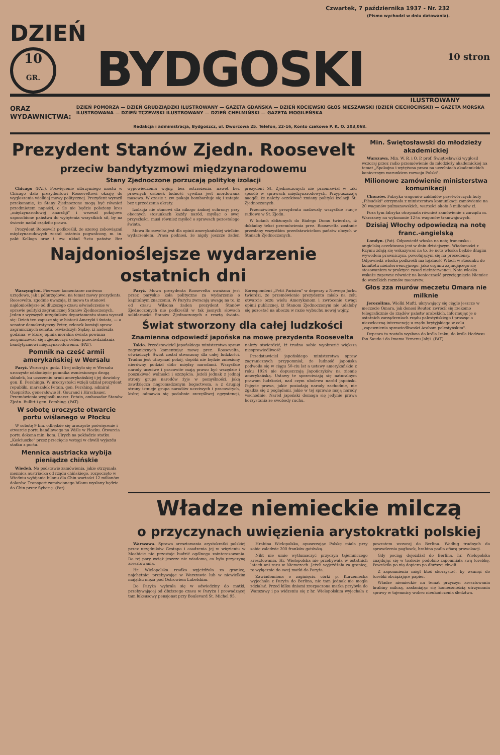Czwartek, 7 października 1937 - Nr. 232
(Pismo wychodzi w dniu datowania).
DZIEŃ
10
GR.
BYDGOSKI
10 stron
ILUSTROWANY
ORAZ WYDAWNICTWA:
DZIEŃ POMORZA — DZIEŃ GRUDZIĄDZKI ILUSTROWANY — GAZETA GDAŃSKA — DZIEŃ KOCIEWSKI GŁOS NIESZAWSKI (DZIEŃ CIECHOCIŃSKI) — GAZETA MORSKA ILUSTROWANA — DZIEŃ TCZEWSKI ILUSTROWANY — DZIEŃ CHEŁMIŃSKI — GAZETA MOGILEŃSKA
Redakcja i administracja, Bydgoszcz, ul. Dworcowa 25. Telefon, 22-16, Konto czekowe P. K. O. 203,068.
Prezydent Stanów Zjedn. Roosevelt
przeciw bandytyzmowi międzynarodowemu
Stany Zjednoczone porzucają politykę izolacji
Chicago (PAT). Poświęcenie olbrzymiego mostu w Chicago dało prezydentowi Rooseveltowi okazję do wygłoszenia wielkiej mowy politycznej. Prezydent wyraził przekonanie, że Stany Zjednoczone mogą być również przedmiotem napaści, o ile nie będzie położony kres „międzynarodowej anarchji" i wezwał pokojowo usposobione państwa do wytężenia wszystkich sił, by na świecie nadal rządziło prawo.
Prezydent Roosevelt podkreślił, że szereg zobowiązań międzynarodowych został ostatnio pogwałcony, m. in. pakt Kelloga oraz t. zw. układ 9-ciu państw. Bez wypowiedzenia wojny, bez ostrzeżenia, nawet bez prawnych osłonek ludność cywilna jest mordowana masowo. W czasie t. zw. pokoju bombarduje się i zatapia bez uprzedzenia okręty.
Izolacja nie stanowi dla nikogo żadnej ochrony; przy obecnych stosunkach każdy naród, myśląc o swej przyszłości, musi również myśleć o sprawach pozostałego świata.
Mowa Roosevelta jest dla opinii amerykańskiej wielkim wydarzeniem. Prasa podnosi, że nigdy jeszcze żaden prezydent St. Zjednoczonych nie przemawiał w taki sposób w sprawach międzynarodowych. Przypuszczają naogół, że należy oczekiwać zmiany polityki izolacji St. Zjednoczonych.
Przemówienie prezydenta nadawały wszystkie stacje radiowe w St. Zjedn.
W kołach zbliżonych do Białego Domu twierdzą, iż dokładny tekst przemówienia prez. Roosevelta zostanie przesłany wszystkim przedstawicielom państw obcych w Stanach Zjednoczonych.
Najdonioślejsze wydarzenie ostatnich dni
Waszyngton. Pierwsze komentarze zarówno urzędowe, jak i półurzędowe, na temat mowy prezydenta Roosevelta, zgodnie uważają, iż mowa ta stanowi najdonioślejsze od dłuższego czasu oświadczenie w sprawie polityki zagranicznej Stanów Zjednoczonych. Jeden z wyższych urzędników departamentu stanu wyraził się: Dzień ten zapisze się w historii Ameryki i świata, — a senator demokratyczny Peter, członek komisji spraw zagranicznych senatu, oświadczył: Sądzę, iż nadeszła godzina, w której opinia moralna świata powinna zorganizować się i zjednoczyć celem przeciwdziałania bandytyzmowi międzynarodowemu. (PAT).
Pomnik na cześć armii amerykańskiej w Wersalu
Paryż. Wczoraj o godz. 15-ej odbyło się w Wersalu uroczyste odsłonięcie pomnika wzniesionego drogą składek, ku uczczeniu armii amerykańskiej i jej dowódcy gen. E. Pershinga. W uroczystości wzięli udział prezydent republiki, marszałek Petain, gen. Pershing, admirał Queprátte, generałowie H. Gouraud i Hirschauer. Przemówienia wygłosili marsz. Petain, ambasador Stanów Zjedn. Bullitt i gen. Pershing. (PAT).
W sobotę uroczyste otwarcie portu wiślanego w Płocku
W sobotę 9 bm. odbędzie się uroczyste poświęcenie i otwarcie portu handlowego na Wiśle w Płocku. Otwarcia portu dokona min. kom. Ulrych na pokładzie statku „Kościuszko" przez przecięcie wstęgi w chwili wyjazdu statku z portu.
Mennica austriacka wybija pieniądze chińskie
Wiedeń. Na podstawie zamówienia, jakie otrzymała mennica austriacka od rządu chińskiego, rozpoczęto w Wiedniu wybijanie bilonu dla Chin wartości 12 milionów dolarów. Transport zamówionego bilonu wysłany będzie do Chin przez Syberię. (Pat).
Paryż. Mowa prezydenta Roosevelta uważana jest przez paryskie koła polityczne za wydarzenie o kapitalnym znaczeniu. W Paryżu zwracają uwagę na to, iż od czasu Wilsona żaden prezydent Stanów Zjednoczonych nie podkreślił w tak jasnych słowach solidarności Stanów Zjednoczonych z resztą świata. Korespondent „Petit Parisien" w depeszy z Nowego Jorku twierdzi, że przemówienie prezydenta miało na celu otwarcie oczu wielu Amerykanom i zwrócenie uwagi opinii publicznej, iż Stanom Zjednoczonym nie udałoby się pozostać na uboczu w razie wybuchu nowej wojny.
Świat stworzony dla całej ludzkości
Znamienna odpowiedź japońska na mowę prezydenta Roosevelta
Tokio. Przedstawiciel japońskiego ministerstwa spraw zagranicznych komentując mowę prez. Roosevelta, oświadczył: Świat został stworzony dla całej ludzkości. Trudno jest utrzymać pokój, dopóki nie będzie zniesiony nierówny podział dóbr między narodami. Wszystkie narody uczciwe i pracowite mają prawo być wszędzie i poszukiwać wolności i szczęścia. Jeżeli jednak z jednej strony grupa narodów żyje w pomyślności, jaką zawdzięcza nagromadzonym bogactwom, a z drugiej strony istnieje grupa narodów uczciwych i pracowitych, której odmawia się podobnie szczęśliwej egzystencji, należy stwierdzić, iż trudno sobie wyobrazić większą niesprawiedliwość.
Przedstawiciel japońskiego ministerstwa spraw zagranicznych przypomniał, że ludność japońska podwoiła się w ciągu 50-ciu lat a ustawy amerykańskie z roku 1924 nie dopuszczają Japończyków na ziemię amerykańską. Ustawy te sprzeciwiają się naturalnym prawom ludzkości, nad czym ubolewa naród japoński. Pojęcie prawa, jakie posiadają narody zachodnie, nie zgadza się z poglądami, jakie w tej sprawie mają narody wschodnie. Naród japoński domaga się jedynie prawa korzystania ze swobody ruchu.
Min. Świętosławski do młodzieży akademickiej
Warszawa. Min. W. R. i O. P. prof. Świętosławski wygłosił wczoraj przez radio przemówienie do młodzieży akademickiej na temat „Spokojna i wytężona praca na uczelniach akademickich koniecznym warunkiem rozwoju Polski".
Milionowe zamówienie ministerstwa komunikacji
Chorzów. Fabryka wagonów zakładów przetwórczych huty „Piłsudski" otrzymała z ministerstwa komunikacji zamówienie na 20 wagonów pulmanowskich, wartości około 3 milionów zł.
Poza tym fabryka otrzymała również zamówienie z zarządu m. Warszawy na wykonanie 12-tu wagonów tramwajowych.
Dzisiaj Włochy odpowiedzą na notę franc.-angielską
Londyn. (Pat). Odpowiedź włoska na notę francusko - angielską oczekiwana jest w dniu dzisiejszym. Wiadomości z Rzymu zdają się wskazywać na to, że nota włoska będzie długim wywodem prawniczym, powołującym się na precedensy. Odpowiedź włoska podkreśli ma lojalność Włoch w stosunku do komitetu nieinterwencyjnego, jako organu zajmującego się stosowaniem w praktyce zasad nieinterwencji. Nota włoska wskaże zapewne również na konieczność przyciągnięcia Niemiec do wszelkich rozmów mocarstw.
Głos zza murów meczetu Omara nie milknie
Jerozolima. Wielki Mufti, ukrywający się ciągle jeszcze w meczecie Omara, jak donosi Reuter, zwrócił się rzekomo telegraficznie do rządów państw arabskich, informując je o ostatnich zarządzeniach rządu palestyńskiego i prosząc o niezwłoczną interwencję u rządu brytyjskiego w celu „zapewnienia sprawiedliwości Arabom palestyńskim".
Depesza ta została wysłana do króla Iraku, do króla Hedżasu Ibn Sauda i do Imama Yemenu Jahji. (PAT)
Władze niemieckie milczą
o przyczynach uwięzienia arystokratki polskiej
Warszawa. Sprawa aresztowania arystokratki polskiej przez urzędników Gestapo i osadzenia jej w więzieniu w Moabicie nie przestaje budzić ogólnego zainteresowania. Do tej pory wciąż jeszcze nie wiadomo, co było przyczyną aresztowania.
Hr. Wielopolska rzadko wyjeżdżała za granicę, najchętniej przebywając w Warszawie lub w niewielkim majątku męża pod Ostrowiem Lubelskim.
Do Paryża wybrała się w odwiedziny do matki, przebywającej od dłuższego czasu w Paryżu i prowadzącej tam luksusowy pensjonat przy Boulevard St. Michel 95.
Hrabina Wielopolska, opuszczając Polskę miała przy sobie zaledwie 200 franków gotówką.
Nikt nie umie wytłumaczyć przyczyn tajemniczego aresztowania. Hr. Wielopolska nie przebywała w ostatnich latach ani razu w Niemczech. Jeżeli wyjeżdżała za granicę, to wyłącznie do swej matki do Paryża.
Zawiadomiona o zaginięciu córki p. Kurzeniecka wyjechała z Paryża do Berlina, nic tam jednak nie mogła zdziałać. Przed kilku dniami zrozpaczona matka przybyła do Warszawy i po widzeniu się z hr. Wielopolskim wyjechała z powrotem wczoraj do Berlina. Według trudnych do sprawdzenia pogłosek, hrabina padła ofiarą prowokacji.
Gdy pociąg dojeżdżał do Berlina, hr. Wielopolska znajdując się w toalecie podobno zapomniała swą torebkę. Powróciła po nią dopiero po dłuższej chwili.
Z zapomnienia mógł ktoś skorzystać, by wsunąć do torebki obciążające papier.
Władze niemieckie na temat przyczyn aresztowania hrabiny milczą, zasłaniając się koniecznością utrzymania sprawy w tajemnicy wobec nieukończenia śledztwa.